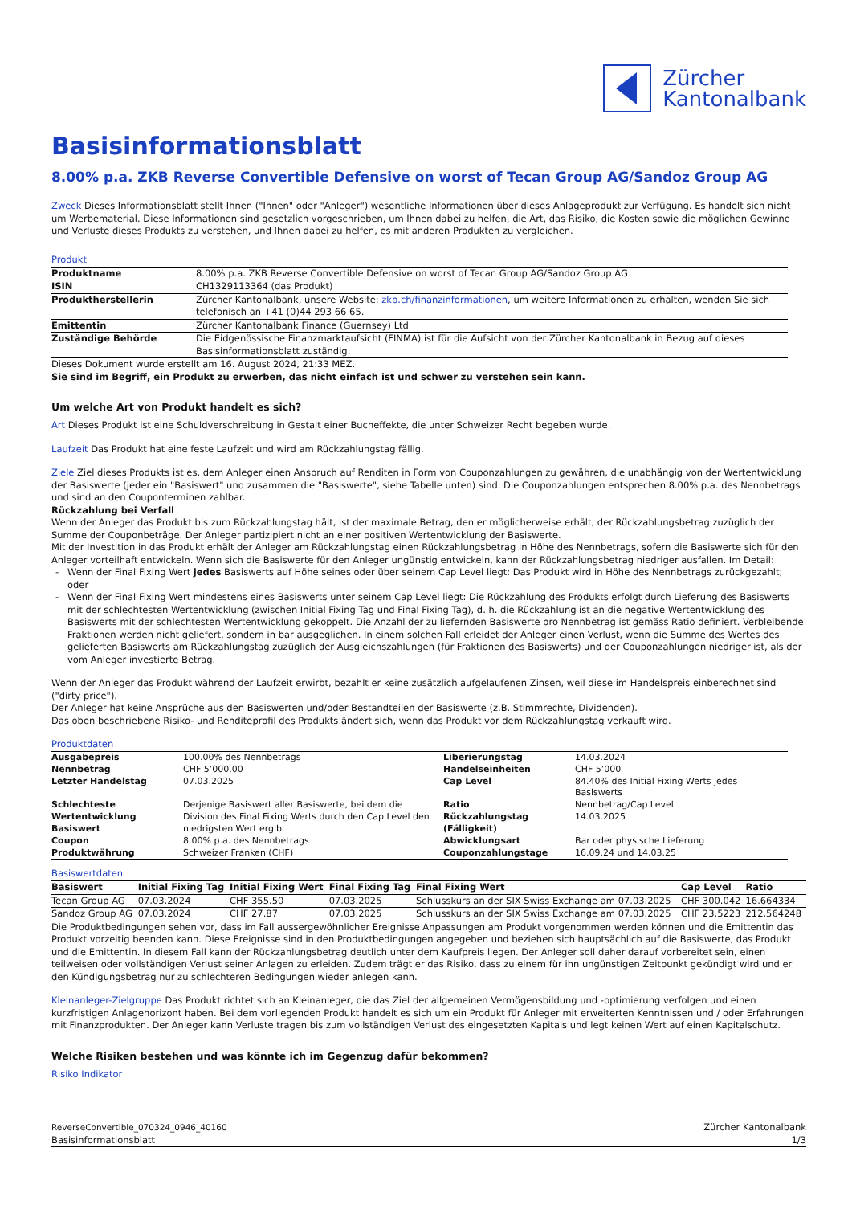Zürcher
Kantonalbank
Basisinformationsblatt
8.00% p.a. ZKB Reverse Convertible Defensive on worst of Tecan Group AG/Sandoz Group AG
Zweck Dieses Informationsblatt stellt Ihnen ("Ihnen" oder "Anleger") wesentliche Informationen über dieses Anlageprodukt zur Verfügung. Es handelt sich nicht um Werbematerial. Diese Informationen sind gesetzlich vorgeschrieben, um Ihnen dabei zu helfen, die Art, das Risiko, die Kosten sowie die möglichen Gewinne und Verluste dieses Produkts zu verstehen, und Ihnen dabei zu helfen, es mit anderen Produkten zu vergleichen.
Produkt
| Produktname | 8.00% p.a. ZKB Reverse Convertible Defensive on worst of Tecan Group AG/Sandoz Group AG |
| ISIN | CH1329113364 (das Produkt) |
| Produktherstellerin | Zürcher Kantonalbank, unsere Website: zkb.ch/finanzinformationen , um weitere Informationen zu erhalten, wenden Sie sich telefonisch an +41 (0)44 293 66 65. |
| Emittentin | Zürcher Kantonalbank Finance (Guernsey) Ltd |
| Zuständige Behörde | Die Eidgenössische Finanzmarktaufsicht (FINMA) ist für die Aufsicht von der Zürcher Kantonalbank in Bezug auf dieses Basisinformationsblatt zuständig. |
Dieses Dokument wurde erstellt am 16. August 2024, 21:33 MEZ.
Sie sind im Begriff, ein Produkt zu erwerben, das nicht einfach ist und schwer zu verstehen sein kann.
Um welche Art von Produkt handelt es sich?
Art Dieses Produkt ist eine Schuldverschreibung in Gestalt einer Bucheffekte, die unter Schweizer Recht begeben wurde.
Laufzeit Das Produkt hat eine feste Laufzeit und wird am Rückzahlungstag fällig.
Ziele Ziel dieses Produkts ist es, dem Anleger einen Anspruch auf Renditen in Form von Couponzahlungen zu gewähren, die unabhängig von der Wertentwicklung der Basiswerte (jeder ein "Basiswert" und zusammen die "Basiswerte", siehe Tabelle unten) sind. Die Couponzahlungen entsprechen 8.00% p.a. des Nennbetrags und sind an den Couponterminen zahlbar.
Rückzahlung bei Verfall
Wenn der Anleger das Produkt bis zum Rückzahlungstag hält, ist der maximale Betrag, den er möglicherweise erhält, der Rückzahlungsbetrag zuzüglich der Summe der Couponbeträge. Der Anleger partizipiert nicht an einer positiven Wertentwicklung der Basiswerte.
Mit der Investition in das Produkt erhält der Anleger am Rückzahlungstag einen Rückzahlungsbetrag in Höhe des Nennbetrags, sofern die Basiswerte sich für den Anleger vorteilhaft entwickeln. Wenn sich die Basiswerte für den Anleger ungünstig entwickeln, kann der Rückzahlungsbetrag niedriger ausfallen. Im Detail:
Wenn der Final Fixing Wert jedes Basiswerts auf Höhe seines oder über seinem Cap Level liegt: Das Produkt wird in Höhe des Nennbetrags zurückgezahlt; oder
Wenn der Final Fixing Wert mindestens eines Basiswerts unter seinem Cap Level liegt: Die Rückzahlung des Produkts erfolgt durch Lieferung des Basiswerts mit der schlechtesten Wertentwicklung (zwischen Initial Fixing Tag und Final Fixing Tag), d. h. die Rückzahlung ist an die negative Wertentwicklung des Basiswerts mit der schlechtesten Wertentwicklung gekoppelt. Die Anzahl der zu liefernden Basiswerte pro Nennbetrag ist gemäss Ratio definiert. Verbleibende Fraktionen werden nicht geliefert, sondern in bar ausgeglichen. In einem solchen Fall erleidet der Anleger einen Verlust, wenn die Summe des Wertes des gelieferten Basiswerts am Rückzahlungstag zuzüglich der Ausgleichszahlungen (für Fraktionen des Basiswerts) und der Couponzahlungen niedriger ist, als der vom Anleger investierte Betrag.
Wenn der Anleger das Produkt während der Laufzeit erwirbt, bezahlt er keine zusätzlich aufgelaufenen Zinsen, weil diese im Handelspreis einberechnet sind ("dirty price").
Der Anleger hat keine Ansprüche aus den Basiswerten und/oder Bestandteilen der Basiswerte (z.B. Stimmrechte, Dividenden).
Das oben beschriebene Risiko- und Renditeprofil des Produkts ändert sich, wenn das Produkt vor dem Rückzahlungstag verkauft wird.
Produktdaten
| Ausgabepreis | 100.00% des Nennbetrags | Liberierungstag | 14.03.2024 |
| Nennbetrag | CHF 5’000.00 | Handelseinheiten | CHF 5’000 |
| Letzter Handelstag | 07.03.2025 | Cap Level | 84.40% des Initial Fixing Werts jedes Basiswerts |
| Schlechteste Wertentwicklung Basiswert | Derjenige Basiswert aller Basiswerte, bei dem die Division des Final Fixing Werts durch den Cap Level den niedrigsten Wert ergibt | Ratio Rückzahlungstag (Fälligkeit) | Nennbetrag/Cap Level 14.03.2025 |
| Coupon | 8.00% p.a. des Nennbetrags | Abwicklungsart | Bar oder physische Lieferung |
| Produktwährung | Schweizer Franken (CHF) | Couponzahlungstage | 16.09.24 und 14.03.25 |
Basiswertdaten
| Basiswert | Initial Fixing Tag | Initial Fixing Wert | Final Fixing Tag | Final Fixing Wert | Cap Level | Ratio |
| --- | --- | --- | --- | --- | --- | --- |
| Tecan Group AG | 07.03.2024 | CHF 355.50 | 07.03.2025 | Schlusskurs an der SIX Swiss Exchange am 07.03.2025 | CHF 300.042 | 16.664334 |
| Sandoz Group AG | 07.03.2024 | CHF 27.87 | 07.03.2025 | Schlusskurs an der SIX Swiss Exchange am 07.03.2025 | CHF 23.5223 | 212.564248 |
Die Produktbedingungen sehen vor, dass im Fall aussergewöhnlicher Ereignisse Anpassungen am Produkt vorgenommen werden können und die Emittentin das Produkt vorzeitig beenden kann. Diese Ereignisse sind in den Produktbedingungen angegeben und beziehen sich hauptsächlich auf die Basiswerte, das Produkt und die Emittentin. In diesem Fall kann der Rückzahlungsbetrag deutlich unter dem Kaufpreis liegen. Der Anleger soll daher darauf vorbereitet sein, einen teilweisen oder vollständigen Verlust seiner Anlagen zu erleiden. Zudem trägt er das Risiko, dass zu einem für ihn ungünstigen Zeitpunkt gekündigt wird und er den Kündigungsbetrag nur zu schlechteren Bedingungen wieder anlegen kann.
Kleinanleger-Zielgruppe Das Produkt richtet sich an Kleinanleger, die das Ziel der allgemeinen Vermögensbildung und -optimierung verfolgen und einen kurzfristigen Anlagehorizont haben. Bei dem vorliegenden Produkt handelt es sich um ein Produkt für Anleger mit erweiterten Kenntnissen und / oder Erfahrungen mit Finanzprodukten. Der Anleger kann Verluste tragen bis zum vollständigen Verlust des eingesetzten Kapitals und legt keinen Wert auf einen Kapitalschutz.
Welche Risiken bestehen und was könnte ich im Gegenzug dafür bekommen?
Risiko Indikator
ReverseConvertible_070324_0946_40160
Basisinformationsblatt
Zürcher Kantonalbank
1/3